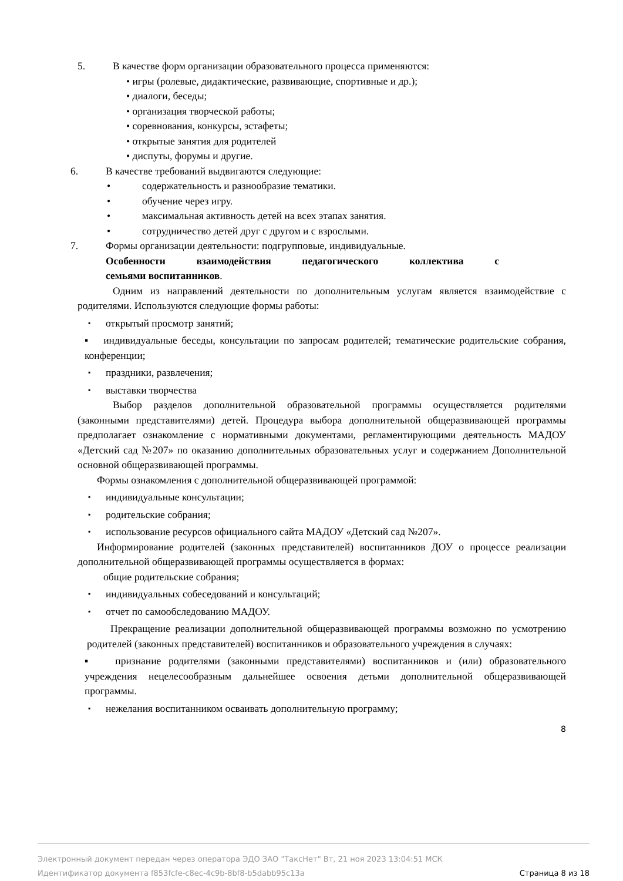5. В качестве форм организации образовательного процесса применяются:
• игры (ролевые, дидактические, развивающие, спортивные и др.);
• диалоги, беседы;
• организация творческой работы;
• соревнования, конкурсы, эстафеты;
• открытые занятия для родителей
• диспуты, форумы и другие.
6. В качестве требований выдвигаются следующие:
• содержательность и разнообразие тематики.
• обучение через игру.
• максимальная активность детей на всех этапах занятия.
• сотрудничество детей друг с другом и с взрослыми.
7. Формы организации деятельности: подгрупповые, индивидуальные.
Особенности взаимодействия педагогического коллектива с
семьями воспитанников.
Одним из направлений деятельности по дополнительным услугам является взаимодействие с родителями. Используются следующие формы работы:
▪ открытый просмотр занятий;
▪ индивидуальные беседы, консультации по запросам родителей; тематические родительские собрания, конференции;
▪ праздники, развлечения;
▪ выставки творчества
Выбор разделов дополнительной образовательной программы осуществляется родителями (законными представителями) детей. Процедура выбора дополнительной общеразвивающей программы предполагает ознакомление с нормативными документами, регламентирующими деятельность МАДОУ «Детский сад №207» по оказанию дополнительных образовательных услуг и содержанием Дополнительной основной общеразвивающей программы.
Формы ознакомления с дополнительной общеразвивающей программой:
▪ индивидуальные консультации;
▪ родительские собрания;
▪ использование ресурсов официального сайта МАДОУ «Детский сад №207».
Информирование родителей (законных представителей) воспитанников ДОУ о процессе реализации дополнительной общеразвивающей программы осуществляется в формах:
общие родительские собрания;
▪ индивидуальных собеседований и консультаций;
▪ отчет по самообследованию МАДОУ.
Прекращение реализации дополнительной общеразвивающей программы возможно по усмотрению родителей (законных представителей) воспитанников и образовательного учреждения в случаях:
▪ признание родителями (законными представителями) воспитанников и (или) образовательного учреждения нецелесообразным дальнейшее освоения детьми дополнительной общеразвивающей программы.
▪ нежелания воспитанником осваивать дополнительную программу;
8
Электронный документ передан через оператора ЭДО ЗАО "ТаксНет" Вт, 21 ноя 2023 13:04:51 МСК
Идентификатор документа f853fcfe-c8ec-4c9b-8bf8-b5dabb95c13a Страница 8 из 18